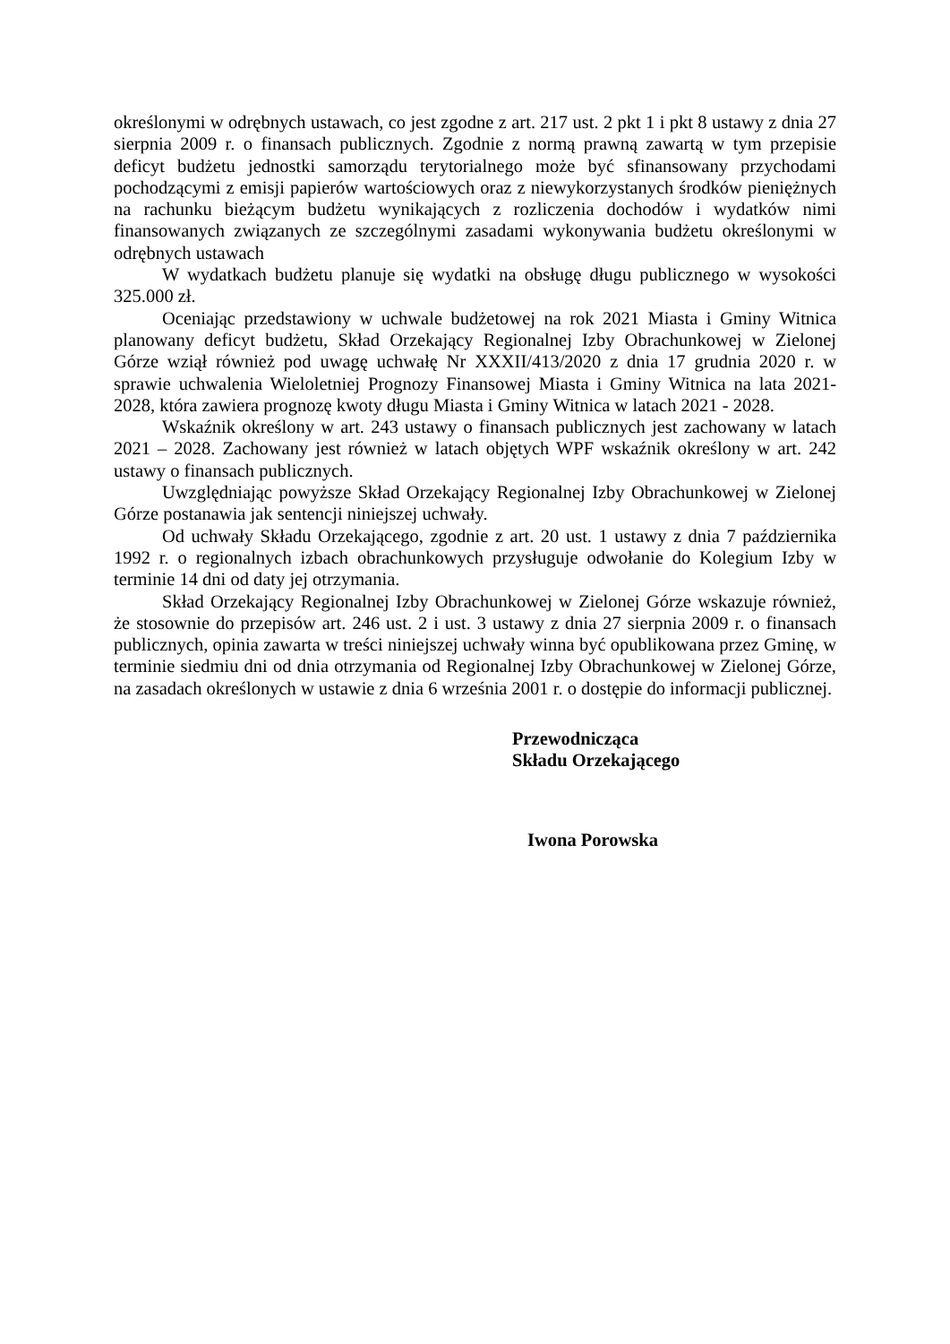określonymi w odrębnych ustawach, co jest zgodne z art. 217 ust. 2 pkt 1 i pkt 8 ustawy z dnia 27 sierpnia 2009 r. o finansach publicznych. Zgodnie z normą prawną zawartą w tym przepisie deficyt budżetu jednostki samorządu terytorialnego może być sfinansowany przychodami pochodzącymi z emisji papierów wartościowych oraz z niewykorzystanych środków pieniężnych na rachunku bieżącym budżetu wynikających z rozliczenia dochodów i wydatków nimi finansowanych związanych ze szczególnymi zasadami wykonywania budżetu określonymi w odrębnych ustawach
W wydatkach budżetu planuje się wydatki na obsługę długu publicznego w wysokości 325.000 zł.
Oceniając przedstawiony w uchwale budżetowej na rok 2021 Miasta i Gminy Witnica planowany deficyt budżetu, Skład Orzekający Regionalnej Izby Obrachunkowej w Zielonej Górze wziął również pod uwagę uchwałę Nr XXXII/413/2020 z dnia 17 grudnia 2020 r. w sprawie uchwalenia Wieloletniej Prognozy Finansowej Miasta i Gminy Witnica na lata 2021-2028, która zawiera prognozę kwoty długu Miasta i Gminy Witnica w latach 2021 - 2028.
Wskaźnik określony w art. 243 ustawy o finansach publicznych jest zachowany w latach 2021 – 2028. Zachowany jest również w latach objętych WPF wskaźnik określony w art. 242 ustawy o finansach publicznych.
Uwzględniając powyższe Skład Orzekający Regionalnej Izby Obrachunkowej w Zielonej Górze postanawia jak sentencji niniejszej uchwały.
Od uchwały Składu Orzekającego, zgodnie z art. 20 ust. 1 ustawy z dnia 7 października 1992 r. o regionalnych izbach obrachunkowych przysługuje odwołanie do Kolegium Izby w terminie 14 dni od daty jej otrzymania.
Skład Orzekający Regionalnej Izby Obrachunkowej w Zielonej Górze wskazuje również, że stosownie do przepisów art. 246 ust. 2 i ust. 3 ustawy z dnia 27 sierpnia 2009 r. o finansach publicznych, opinia zawarta w treści niniejszej uchwały winna być opublikowana przez Gminę, w terminie siedmiu dni od dnia otrzymania od Regionalnej Izby Obrachunkowej w Zielonej Górze, na zasadach określonych w ustawie z dnia 6 września 2001 r. o dostępie do informacji publicznej.
Przewodnicząca
Składu Orzekającego
Iwona Porowska